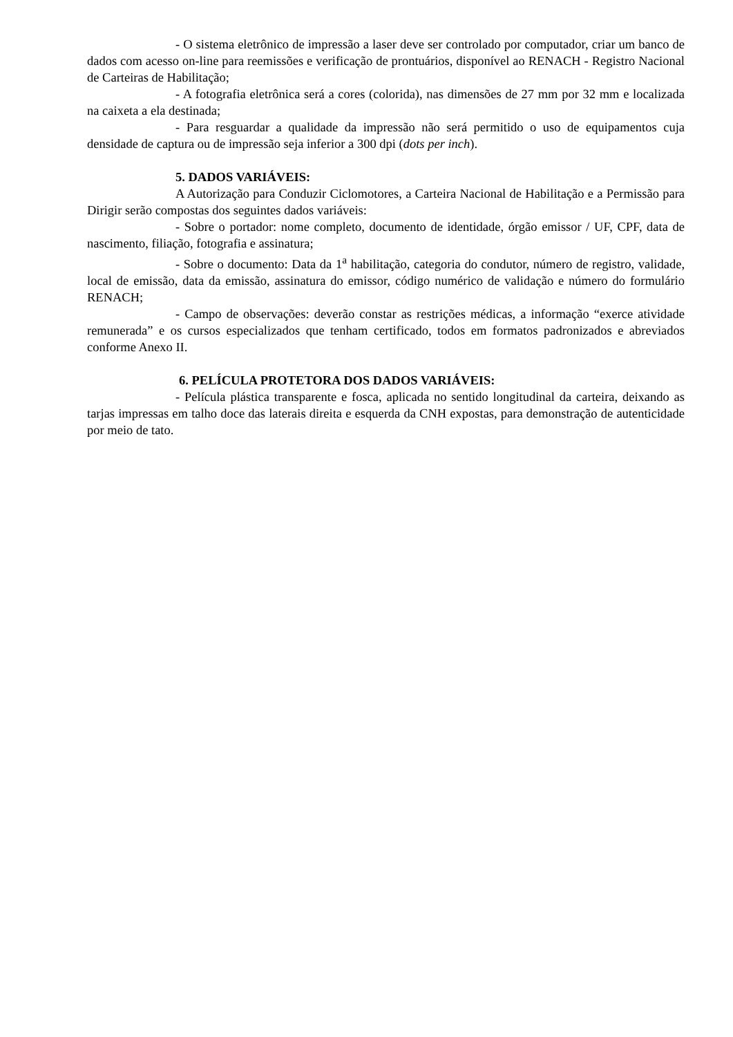- O sistema eletrônico de impressão a laser deve ser controlado por computador, criar um banco de dados com acesso on-line para reemissões e verificação de prontuários, disponível ao RENACH - Registro Nacional de Carteiras de Habilitação;
- A fotografia eletrônica será a cores (colorida), nas dimensões de 27 mm por 32 mm e localizada na caixeta a ela destinada;
- Para resguardar a qualidade da impressão não será permitido o uso de equipamentos cuja densidade de captura ou de impressão seja inferior a 300 dpi (dots per inch).
5. DADOS VARIÁVEIS:
A Autorização para Conduzir Ciclomotores, a Carteira Nacional de Habilitação e a Permissão para Dirigir serão compostas dos seguintes dados variáveis:
- Sobre o portador: nome completo, documento de identidade, órgão emissor / UF, CPF, data de nascimento, filiação, fotografia e assinatura;
- Sobre o documento: Data da 1<sup>a</sup> habilitação, categoria do condutor, número de registro, validade, local de emissão, data da emissão, assinatura do emissor, código numérico de validação e número do formulário RENACH;
- Campo de observações: deverão constar as restrições médicas, a informação “exerce atividade remunerada” e os cursos especializados que tenham certificado, todos em formatos padronizados e abreviados conforme Anexo II.
6. PELÍCULA PROTETORA DOS DADOS VARIÁVEIS:
- Película plástica transparente e fosca, aplicada no sentido longitudinal da carteira, deixando as tarjas impressas em talho doce das laterais direita e esquerda da CNH expostas, para demonstração de autenticidade por meio de tato.